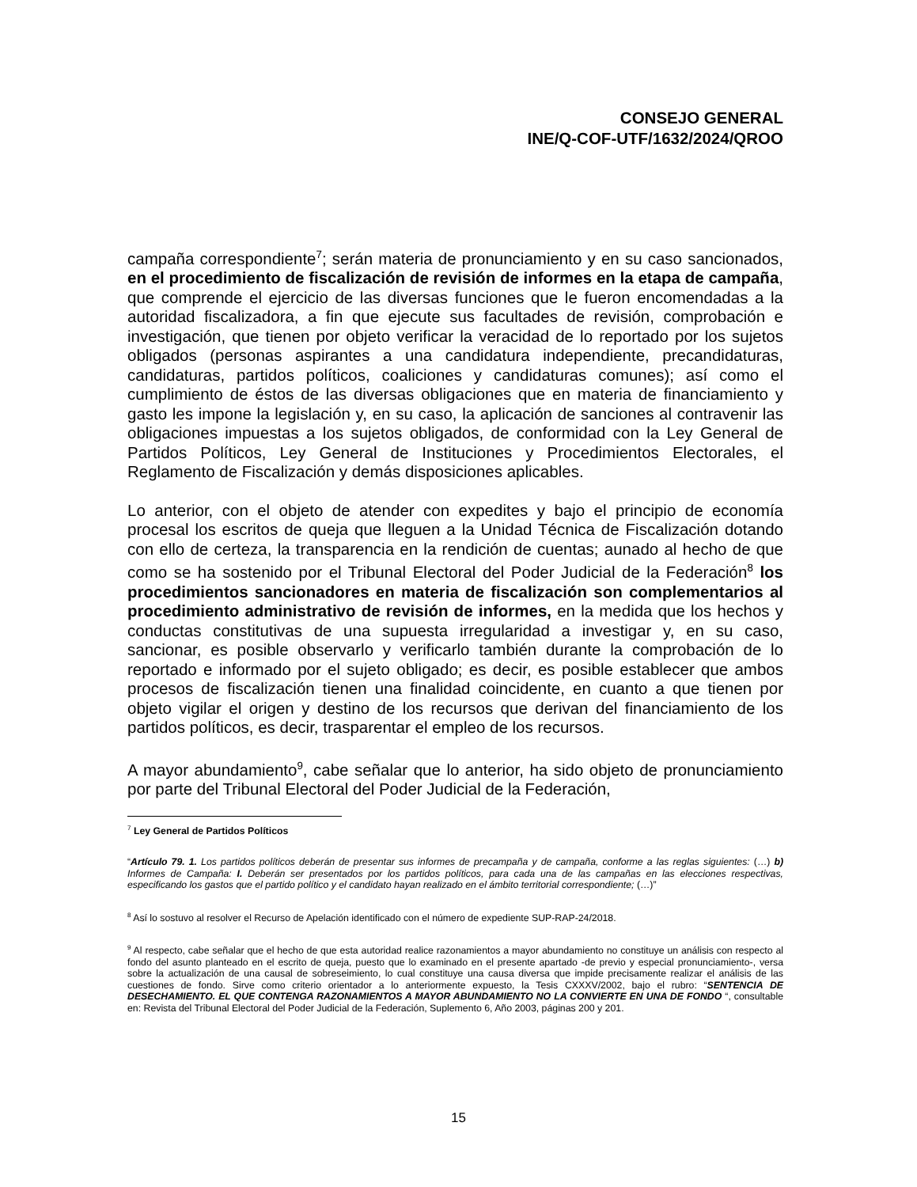CONSEJO GENERAL
INE/Q-COF-UTF/1632/2024/QROO
campaña correspondiente<sup>7</sup>; serán materia de pronunciamiento y en su caso sancionados, en el procedimiento de fiscalización de revisión de informes en la etapa de campaña, que comprende el ejercicio de las diversas funciones que le fueron encomendadas a la autoridad fiscalizadora, a fin que ejecute sus facultades de revisión, comprobación e investigación, que tienen por objeto verificar la veracidad de lo reportado por los sujetos obligados (personas aspirantes a una candidatura independiente, precandidaturas, candidaturas, partidos políticos, coaliciones y candidaturas comunes); así como el cumplimiento de éstos de las diversas obligaciones que en materia de financiamiento y gasto les impone la legislación y, en su caso, la aplicación de sanciones al contravenir las obligaciones impuestas a los sujetos obligados, de conformidad con la Ley General de Partidos Políticos, Ley General de Instituciones y Procedimientos Electorales, el Reglamento de Fiscalización y demás disposiciones aplicables.
Lo anterior, con el objeto de atender con expedites y bajo el principio de economía procesal los escritos de queja que lleguen a la Unidad Técnica de Fiscalización dotando con ello de certeza, la transparencia en la rendición de cuentas; aunado al hecho de que como se ha sostenido por el Tribunal Electoral del Poder Judicial de la Federación<sup>8</sup> los procedimientos sancionadores en materia de fiscalización son complementarios al procedimiento administrativo de revisión de informes, en la medida que los hechos y conductas constitutivas de una supuesta irregularidad a investigar y, en su caso, sancionar, es posible observarlo y verificarlo también durante la comprobación de lo reportado e informado por el sujeto obligado; es decir, es posible establecer que ambos procesos de fiscalización tienen una finalidad coincidente, en cuanto a que tienen por objeto vigilar el origen y destino de los recursos que derivan del financiamiento de los partidos políticos, es decir, trasparentar el empleo de los recursos.
A mayor abundamiento<sup>9</sup>, cabe señalar que lo anterior, ha sido objeto de pronunciamiento por parte del Tribunal Electoral del Poder Judicial de la Federación,
<sup>7</sup> Ley General de Partidos Políticos
“Artículo 79. 1. Los partidos políticos deberán de presentar sus informes de precampaña y de campaña, conforme a las reglas siguientes: (…) b) Informes de Campaña: I. Deberán ser presentados por los partidos políticos, para cada una de las campañas en las elecciones respectivas, especificando los gastos que el partido político y el candidato hayan realizado en el ámbito territorial correspondiente; (…)”
<sup>8</sup> Así lo sostuvo al resolver el Recurso de Apelación identificado con el número de expediente SUP-RAP-24/2018.
<sup>9</sup> Al respecto, cabe señalar que el hecho de que esta autoridad realice razonamientos a mayor abundamiento no constituye un análisis con respecto al fondo del asunto planteado en el escrito de queja, puesto que lo examinado en el presente apartado -de previo y especial pronunciamiento-, versa sobre la actualización de una causal de sobreseimiento, lo cual constituye una causa diversa que impide precisamente realizar el análisis de las cuestiones de fondo. Sirve como criterio orientador a lo anteriormente expuesto, la Tesis CXXXV/2002, bajo el rubro: “SENTENCIA DE DESECHAMIENTO. EL QUE CONTENGA RAZONAMIENTOS A MAYOR ABUNDAMIENTO NO LA CONVIERTE EN UNA DE FONDO “, consultable en: Revista del Tribunal Electoral del Poder Judicial de la Federación, Suplemento 6, Año 2003, páginas 200 y 201.
15